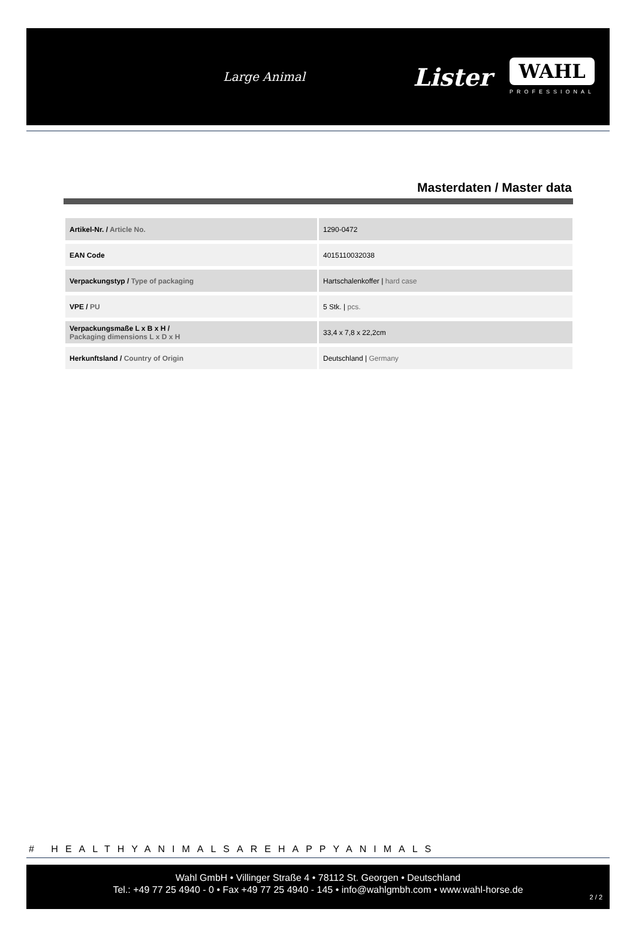Large Animal Lister
WAHL
PROFESSIONAL
Masterdaten / Master data
| Artikel-Nr. / Article No. | 1290-0472 |
| EAN Code | 4015110032038 |
| Verpackungstyp / Type of packaging | Hartschalenkoffer / hard case |
| VPE / PU | 5 Stk. / pcs. |
| Verpackungsmaße L x B x H / Packaging dimensions L x D x H | 33,4 x 7,8 x 22,2cm |
| Herkunftsland / Country of Origin | Deutschland / Germany |
# HEALTHYANIMALSAREHAPPYANIMALS
Wahl GmbH • Villinger Straße 4 • 78112 St. Georgen • Deutschland
Tel.: +49 77 25 4940 - 0 • Fax +49 77 25 4940 - 145 • info@wahlgmbh.com • www.wahl-horse.de
2 / 2